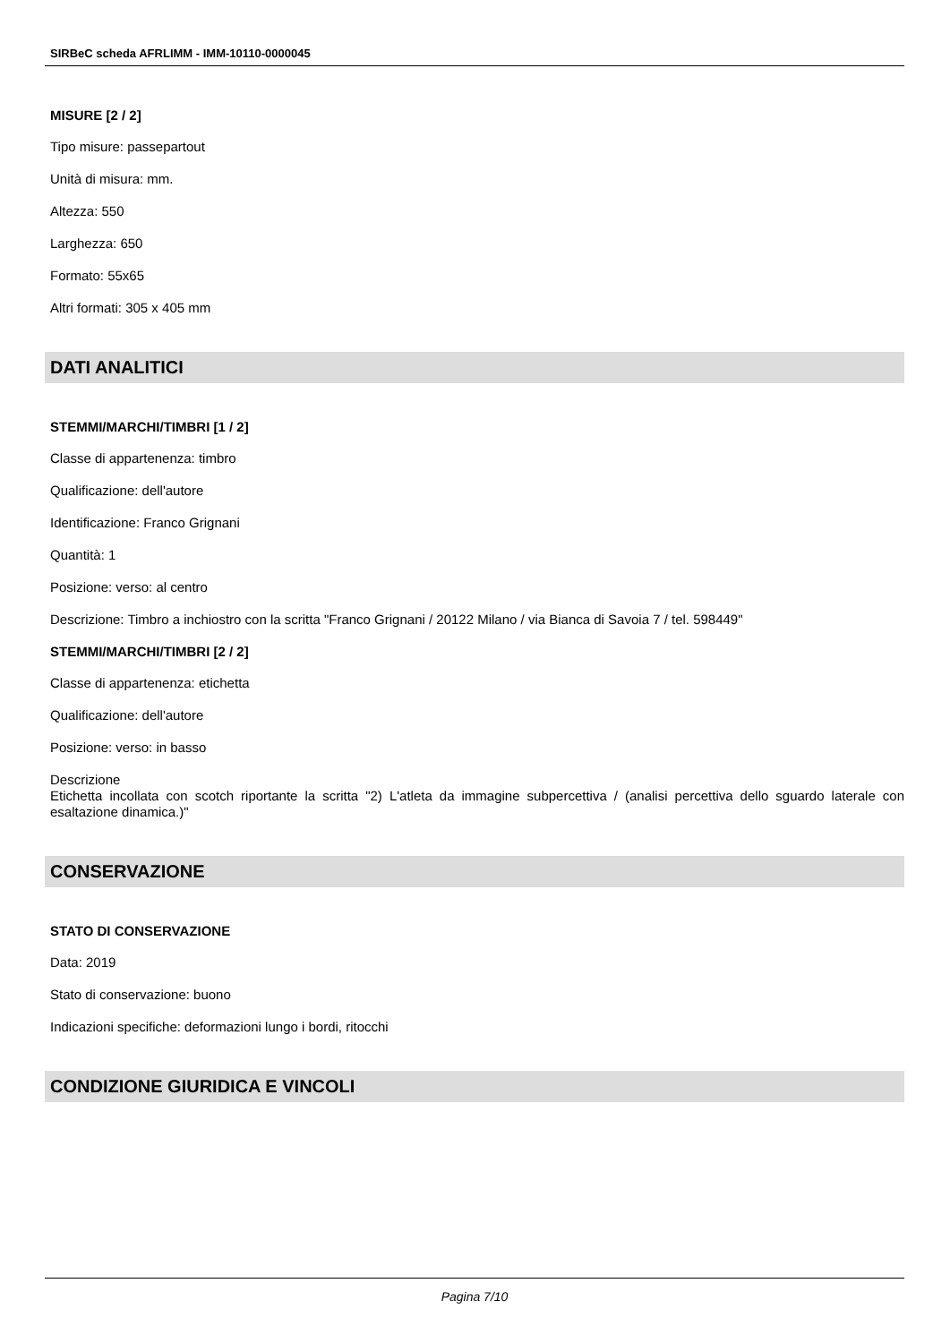SIRBeC scheda AFRLIMM - IMM-10110-0000045
MISURE [2 / 2]
Tipo misure: passepartout
Unità di misura: mm.
Altezza: 550
Larghezza: 650
Formato: 55x65
Altri formati: 305 x 405 mm
DATI ANALITICI
STEMMI/MARCHI/TIMBRI [1 / 2]
Classe di appartenenza: timbro
Qualificazione: dell'autore
Identificazione: Franco Grignani
Quantità: 1
Posizione: verso: al centro
Descrizione: Timbro a inchiostro con la scritta "Franco Grignani / 20122 Milano / via Bianca di Savoia 7 / tel. 598449"
STEMMI/MARCHI/TIMBRI [2 / 2]
Classe di appartenenza: etichetta
Qualificazione: dell'autore
Posizione: verso: in basso
Descrizione
Etichetta incollata con scotch riportante la scritta "2) L'atleta da immagine subpercettiva / (analisi percettiva dello sguardo laterale con esaltazione dinamica.)"
CONSERVAZIONE
STATO DI CONSERVAZIONE
Data: 2019
Stato di conservazione: buono
Indicazioni specifiche: deformazioni lungo i bordi, ritocchi
CONDIZIONE GIURIDICA E VINCOLI
Pagina 7/10